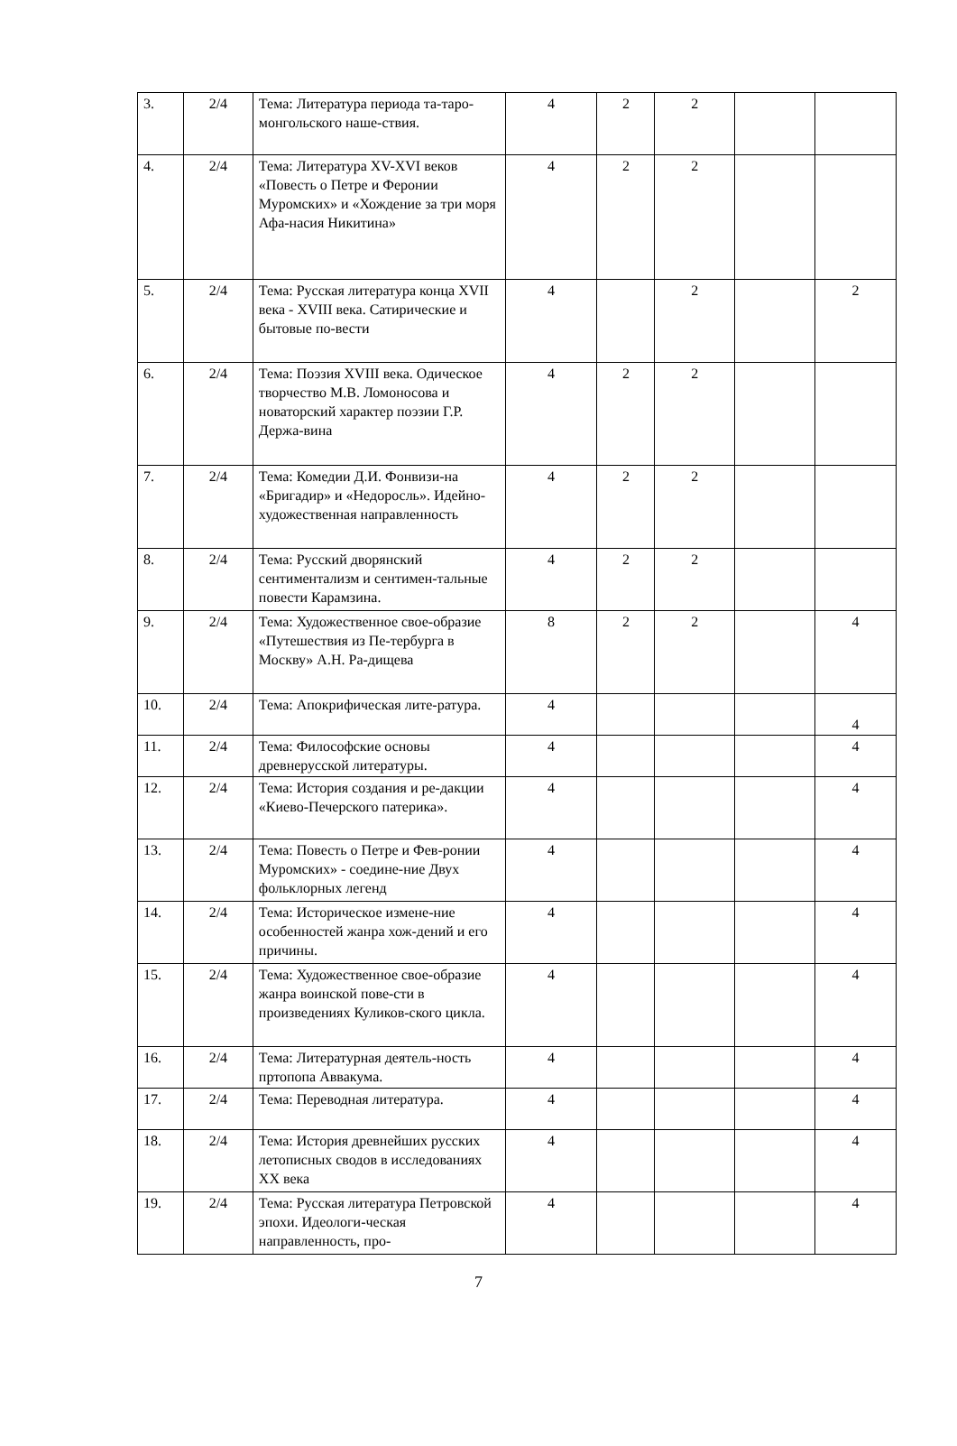| 3. | 2/4 | Тема: Литература периода та-таро-монгольского наше-ствия. | 4 | 2 | 2 | | |
| 4. | 2/4 | Тема: Литература XV-XVI веков «Повесть о Петре и Феронии Муромских» и «Хождение за три моря Афа-насия Никитина» | 4 | 2 | 2 | | |
| 5. | 2/4 | Тема: Русская литература конца XVII века - XVIII века. Сатирические и бытовые по-вести | 4 | | 2 | | 2 |
| 6. | 2/4 | Тема: Поэзия XVIII века. Одическое творчество М.В. Ломоносова и новаторский характер поэзии Г.Р. Держа-вина | 4 | 2 | 2 | | |
| 7. | 2/4 | Тема: Комедии Д.И. Фонвизи-на «Бригадир» и «Недоросль». Идейно-художественная направленность | 4 | 2 | 2 | | |
| 8. | 2/4 | Тема: Русский дворянский сентиментализм и сентимен-тальные повести Карамзина. | 4 | 2 | 2 | | |
| 9. | 2/4 | Тема: Художественное свое-образие «Путешествия из Пе-тербурга в Москву» А.Н. Ра-дищева | 8 | 2 | 2 | | 4 |
| 10. | 2/4 | Тема: Апокрифическая лите-ратура. | 4 | | | | 4 |
| 11. | 2/4 | Тема: Философские основы древнерусской литературы. | 4 | | | | 4 |
| 12. | 2/4 | Тема: История создания и ре-дакции «Киево-Печерского патерика». | 4 | | | | 4 |
| 13. | 2/4 | Тема: Повесть о Петре и Фев-ронии Муромских» - соедине-ние Двух фольклорных легенд | 4 | | | | 4 |
| 14. | 2/4 | Тема: Историческое измене-ние особенностей жанра хож-дений и его причины. | 4 | | | | 4 |
| 15. | 2/4 | Тема: Художественное свое-образие жанра воинской пове-сти в произведениях Куликов-ского цикла. | 4 | | | | 4 |
| 16. | 2/4 | Тема: Литературная деятель-ность пртопопа Аввакума. | 4 | | | | 4 |
| 17. | 2/4 | Тема: Переводная литература. | 4 | | | | 4 |
| 18. | 2/4 | Тема: История древнейших русских летописных сводов в исследованиях XX века | 4 | | | | 4 |
| 19. | 2/4 | Тема: Русская литература Петровской эпохи. Идеологи-ческая направленность, про- | 4 | | | | 4 |
7